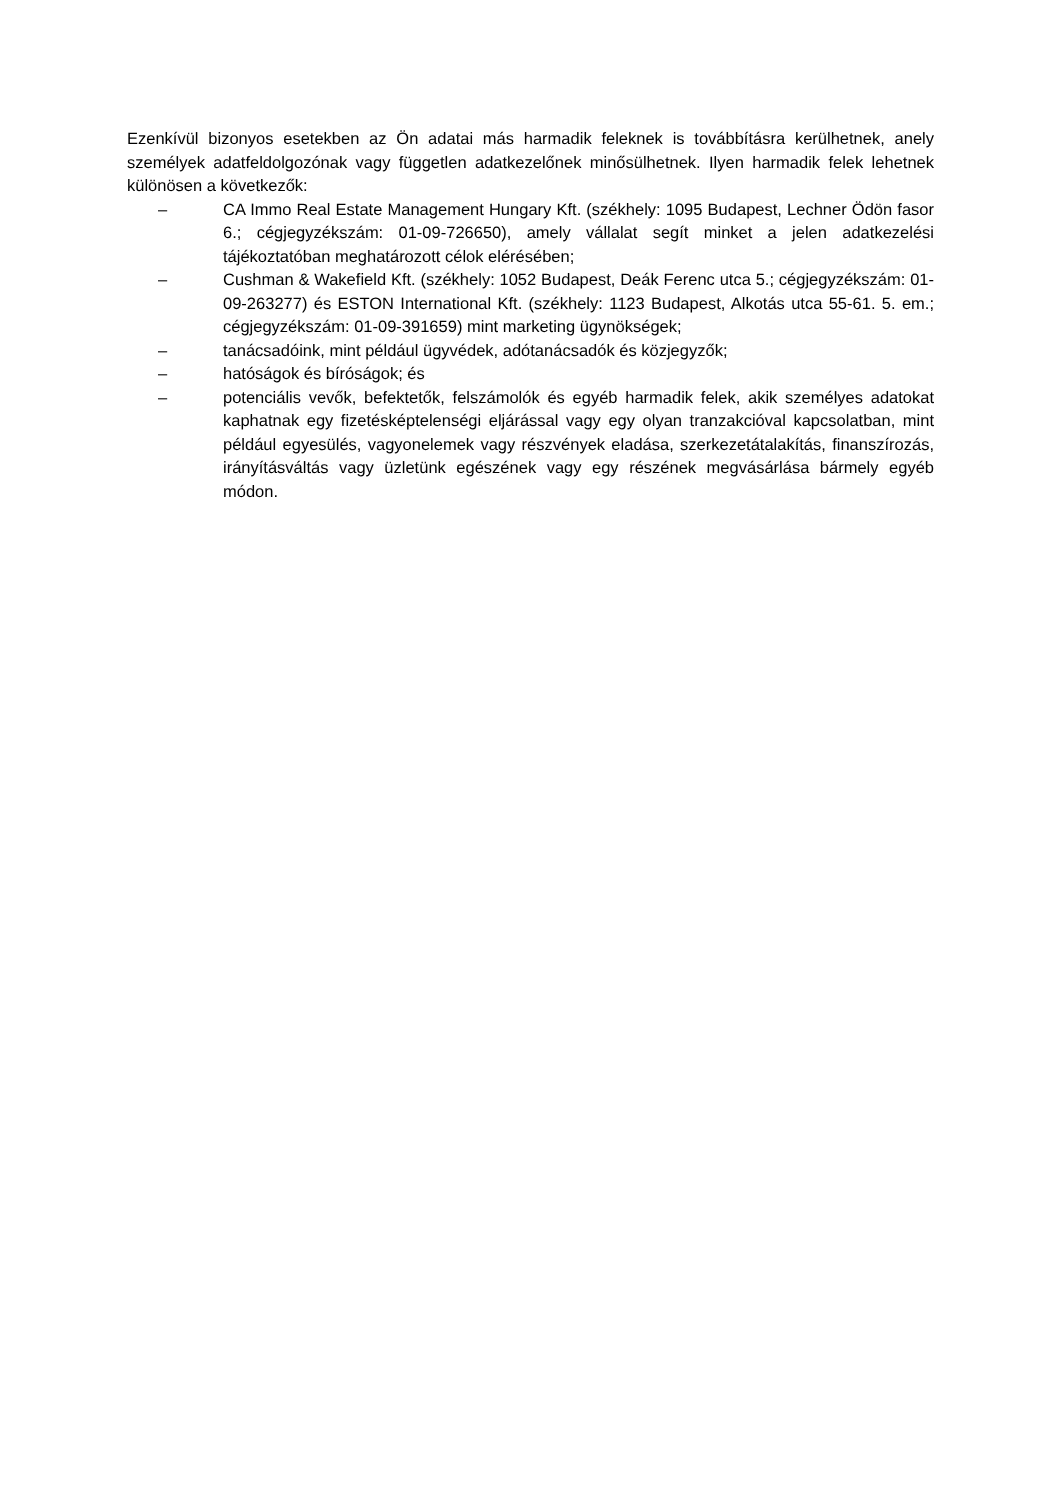Ezenkívül bizonyos esetekben az Ön adatai más harmadik feleknek is továbbításra kerülhetnek, anely személyek adatfeldolgozónak vagy független adatkezelőnek minősülhetnek. Ilyen harmadik felek lehetnek különösen a következők:
– CA Immo Real Estate Management Hungary Kft. (székhely: 1095 Budapest, Lechner Ödön fasor 6.; cégjegyzékszám: 01-09-726650), amely vállalat segít minket a jelen adatkezelési tájékoztatóban meghatározott célok elérésében;
– Cushman & Wakefield Kft. (székhely: 1052 Budapest, Deák Ferenc utca 5.; cégjegyzékszám: 01-09-263277) és ESTON International Kft. (székhely: 1123 Budapest, Alkotás utca 55-61. 5. em.; cégjegyzékszám: 01-09-391659) mint marketing ügynökségek;
– tanácsadóink, mint például ügyvédek, adótanácsadók és közjegyzők;
– hatóságok és bíróságok; és
– potenciális vevők, befektetők, felszámolók és egyéb harmadik felek, akik személyes adatokat kaphatnak egy fizetésképtelenségi eljárással vagy egy olyan tranzakcióval kapcsolatban, mint például egyesülés, vagyonelemek vagy részvények eladása, szerkezetátalakítás, finanszírozás, irányításváltás vagy üzletünk egészének vagy egy részének megvásárlása bármely egyéb módon.